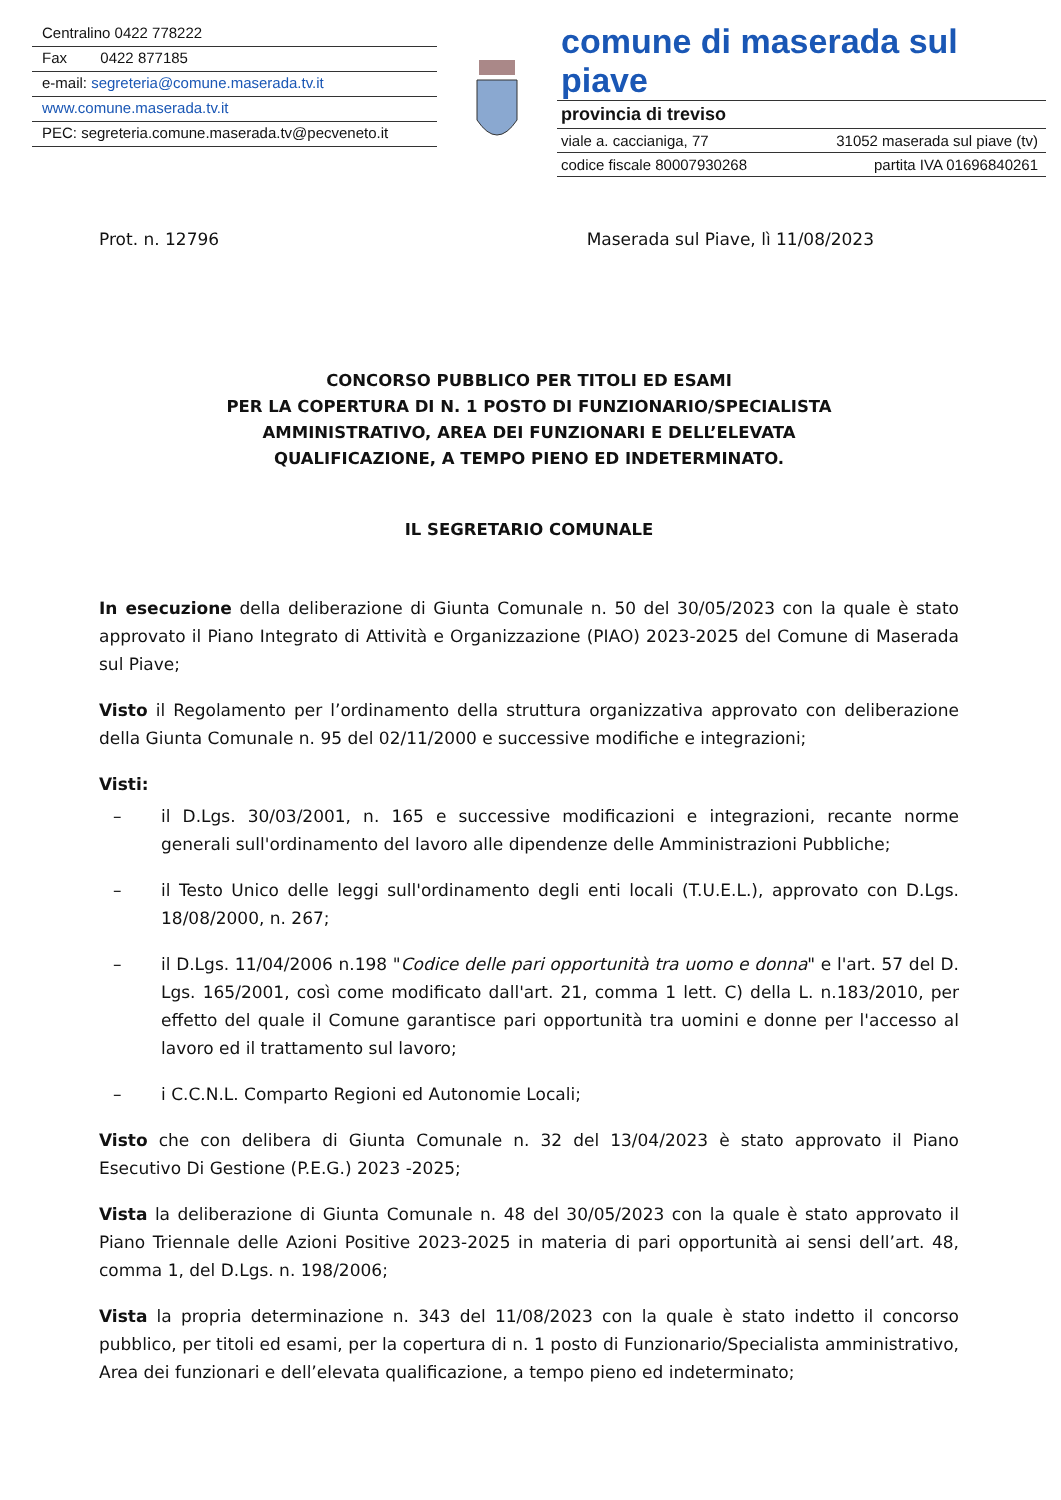Centralino 0422 778222
Fax 0422 877185
e-mail: segreteria@comune.maserada.tv.it
www.comune.maserada.tv.it
PEC: segreteria.comune.maserada.tv@pecveneto.it
comune di maserada sul piave
provincia di treviso
viale a. caccianiga, 77 31052 maserada sul piave (tv)
codice fiscale 80007930268 partita IVA 01696840261
Prot. n. 12796 Maserada sul Piave, lì 11/08/2023
CONCORSO PUBBLICO PER TITOLI ED ESAMI
PER LA COPERTURA DI N. 1 POSTO DI FUNZIONARIO/SPECIALISTA
AMMINISTRATIVO, AREA DEI FUNZIONARI E DELL’ELEVATA
QUALIFICAZIONE, A TEMPO PIENO ED INDETERMINATO.
IL SEGRETARIO COMUNALE
In esecuzione della deliberazione di Giunta Comunale n. 50 del 30/05/2023 con la quale è stato approvato il Piano Integrato di Attività e Organizzazione (PIAO) 2023-2025 del Comune di Maserada sul Piave;
Visto il Regolamento per l’ordinamento della struttura organizzativa approvato con deliberazione della Giunta Comunale n. 95 del 02/11/2000 e successive modifiche e integrazioni;
Visti:
– il D.Lgs. 30/03/2001, n. 165 e successive modificazioni e integrazioni, recante norme generali sull'ordinamento del lavoro alle dipendenze delle Amministrazioni Pubbliche;
– il Testo Unico delle leggi sull'ordinamento degli enti locali (T.U.E.L.), approvato con D.Lgs. 18/08/2000, n. 267;
– il D.Lgs. 11/04/2006 n.198 "Codice delle pari opportunità tra uomo e donna" e l'art. 57 del D. Lgs. 165/2001, così come modificato dall'art. 21, comma 1 lett. C) della L. n.183/2010, per effetto del quale il Comune garantisce pari opportunità tra uomini e donne per l'accesso al lavoro ed il trattamento sul lavoro;
– i C.C.N.L. Comparto Regioni ed Autonomie Locali;
Visto che con delibera di Giunta Comunale n. 32 del 13/04/2023 è stato approvato il Piano Esecutivo Di Gestione (P.E.G.) 2023 -2025;
Vista la deliberazione di Giunta Comunale n. 48 del 30/05/2023 con la quale è stato approvato il Piano Triennale delle Azioni Positive 2023-2025 in materia di pari opportunità ai sensi dell’art. 48, comma 1, del D.Lgs. n. 198/2006;
Vista la propria determinazione n. 343 del 11/08/2023 con la quale è stato indetto il concorso pubblico, per titoli ed esami, per la copertura di n. 1 posto di Funzionario/Specialista amministrativo, Area dei funzionari e dell’elevata qualificazione, a tempo pieno ed indeterminato;